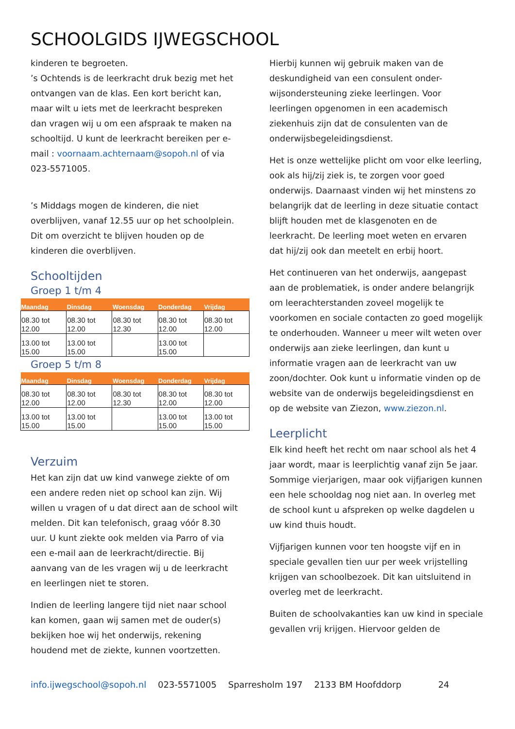SCHOOLGIDS IJWEGSCHOOL
kinderen te begroeten.
’s Ochtends is de leerkracht druk bezig met het ontvangen van de klas. Een kort bericht kan, maar wilt u iets met de leerkracht bespreken dan vragen wij u om een afspraak te maken na schooltijd. U kunt de leerkracht bereiken per e-mail : voornaam.achternaam@sopoh.nl of via 023-5571005.
’s Middags mogen de kinderen, die niet overblijven, vanaf 12.55 uur op het schoolplein. Dit om overzicht te blijven houden op de kinderen die overblijven.
Schooltijden
Groep 1 t/m 4
| Maandag | Dinsdag | Woensdag | Donderdag | Vrijdag |
| --- | --- | --- | --- | --- |
| 08.30 tot 12.00 | 08.30 tot 12.00 | 08.30 tot 12.30 | 08.30 tot 12.00 | 08.30 tot 12.00 |
| 13.00 tot 15.00 | 13.00 tot 15.00 | | 13.00 tot 15.00 | |
Groep 5 t/m 8
| Maandag | Dinsdag | Woensdag | Donderdag | Vrijdag |
| --- | --- | --- | --- | --- |
| 08.30 tot 12.00 | 08.30 tot 12.00 | 08.30 tot 12.30 | 08.30 tot 12.00 | 08.30 tot 12.00 |
| 13.00 tot 15.00 | 13.00 tot 15.00 | | 13.00 tot 15.00 | 13.00 tot 15.00 |
Verzuim
Het kan zijn dat uw kind vanwege ziekte of om een andere reden niet op school kan zijn. Wij willen u vragen of u dat direct aan de school wilt melden. Dit kan telefonisch, graag vóór 8.30 uur. U kunt ziekte ook melden via Parro of via een e-mail aan de leerkracht/directie. Bij aanvang van de les vragen wij u de leerkracht en leerlingen niet te storen.
Indien de leerling langere tijd niet naar school kan komen, gaan wij samen met de ouder(s) bekijken hoe wij het onderwijs, rekening houdend met de ziekte, kunnen voortzetten.
Hierbij kunnen wij gebruik maken van de deskundigheid van een consulent onder-wijsondersteuning zieke leerlingen. Voor leerlingen opgenomen in een academisch ziekenhuis zijn dat de consulenten van de onderwijsbegeleidingsdienst.
Het is onze wettelijke plicht om voor elke leerling, ook als hij/zij ziek is, te zorgen voor goed onderwijs. Daarnaast vinden wij het minstens zo belangrijk dat de leerling in deze situatie contact blijft houden met de klasgenoten en de leerkracht. De leerling moet weten en ervaren dat hij/zij ook dan meetelt en erbij hoort.
Het continueren van het onderwijs, aangepast aan de problematiek, is onder andere belangrijk om leerachterstanden zoveel mogelijk te voorkomen en sociale contacten zo goed mogelijk te onderhouden. Wanneer u meer wilt weten over onderwijs aan zieke leerlingen, dan kunt u informatie vragen aan de leerkracht van uw zoon/dochter. Ook kunt u informatie vinden op de website van de onderwijs begeleidingsdienst en op de website van Ziezon, www.ziezon.nl.
Leerplicht
Elk kind heeft het recht om naar school als het 4 jaar wordt, maar is leerplichtig vanaf zijn 5e jaar. Sommige vierjarigen, maar ook vijfjarigen kunnen een hele schooldag nog niet aan. In overleg met de school kunt u afspreken op welke dagdelen u uw kind thuis houdt.
Vijfjarigen kunnen voor ten hoogste vijf en in speciale gevallen tien uur per week vrijstelling krijgen van schoolbezoek. Dit kan uitsluitend in overleg met de leerkracht.
Buiten de schoolvakanties kan uw kind in speciale gevallen vrij krijgen. Hiervoor gelden de
info.ijwegschool@sopoh.nl 023-5571005 Sparresholm 197 2133 BM Hoofddorp 24